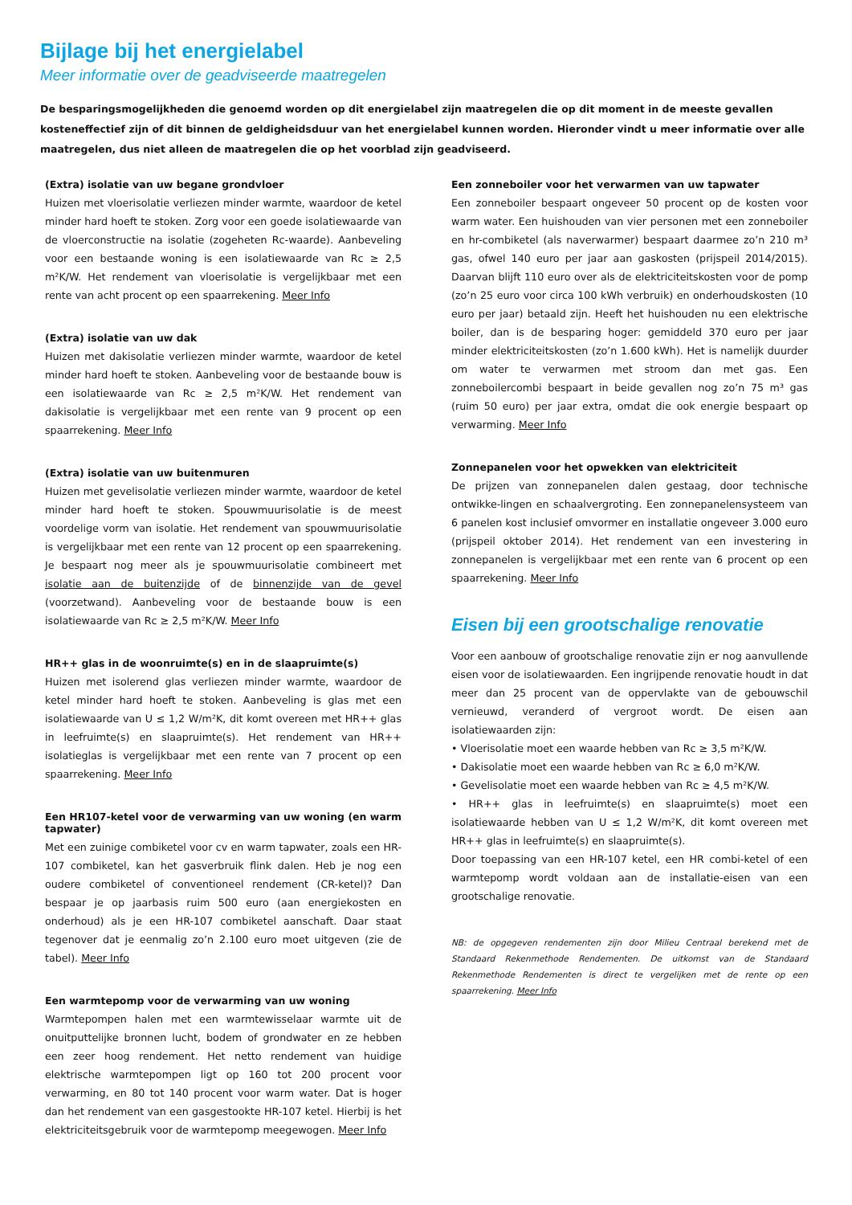Bijlage bij het energielabel
Meer informatie over de geadviseerde maatregelen
De besparingsmogelijkheden die genoemd worden op dit energielabel zijn maatregelen die op dit moment in de meeste gevallen kosteneffectief zijn of dit binnen de geldigheidsduur van het energielabel kunnen worden. Hieronder vindt u meer informatie over alle maatregelen, dus niet alleen de maatregelen die op het voorblad zijn geadviseerd.
(Extra) isolatie van uw begane grondvloer
Huizen met vloerisolatie verliezen minder warmte, waardoor de ketel minder hard hoeft te stoken. Zorg voor een goede isolatiewaarde van de vloerconstructie na isolatie (zogeheten Rc-waarde). Aanbeveling voor een bestaande woning is een isolatiewaarde van Rc ≥ 2,5 m²K/W. Het rendement van vloerisolatie is vergelijkbaar met een rente van acht procent op een spaarrekening. Meer Info
(Extra) isolatie van uw dak
Huizen met dakisolatie verliezen minder warmte, waardoor de ketel minder hard hoeft te stoken. Aanbeveling voor de bestaande bouw is een isolatiewaarde van Rc ≥ 2,5 m²K/W. Het rendement van dakisolatie is vergelijkbaar met een rente van 9 procent op een spaarrekening. Meer Info
(Extra) isolatie van uw buitenmuren
Huizen met gevelisolatie verliezen minder warmte, waardoor de ketel minder hard hoeft te stoken. Spouwmuurisolatie is de meest voordelige vorm van isolatie. Het rendement van spouwmuurisolatie is vergelijkbaar met een rente van 12 procent op een spaarrekening. Je bespaart nog meer als je spouwmuurisolatie combineert met isolatie aan de buitenzijde of de binnenzijde van de gevel (voorzetwand). Aanbeveling voor de bestaande bouw is een isolatiewaarde van Rc ≥ 2,5 m²K/W. Meer Info
HR++ glas in de woonruimte(s) en in de slaapruimte(s)
Huizen met isolerend glas verliezen minder warmte, waardoor de ketel minder hard hoeft te stoken. Aanbeveling is glas met een isolatiewaarde van U ≤ 1,2 W/m²K, dit komt overeen met HR++ glas in leefruimte(s) en slaapruimte(s). Het rendement van HR++ isolatieglas is vergelijkbaar met een rente van 7 procent op een spaarrekening. Meer Info
Een HR107-ketel voor de verwarming van uw woning (en warm tapwater)
Met een zuinige combiketel voor cv en warm tapwater, zoals een HR-107 combiketel, kan het gasverbruik flink dalen. Heb je nog een oudere combiketel of conventioneel rendement (CR-ketel)? Dan bespaar je op jaarbasis ruim 500 euro (aan energiekosten en onderhoud) als je een HR-107 combiketel aanschaft. Daar staat tegenover dat je eenmalig zo’n 2.100 euro moet uitgeven (zie de tabel). Meer Info
Een warmtepomp voor de verwarming van uw woning
Warmtepompen halen met een warmtewisselaar warmte uit de onuitputtelijke bronnen lucht, bodem of grondwater en ze hebben een zeer hoog rendement. Het netto rendement van huidige elektrische warmtepompen ligt op 160 tot 200 procent voor verwarming, en 80 tot 140 procent voor warm water. Dat is hoger dan het rendement van een gasgestookte HR-107 ketel. Hierbij is het elektriciteitsgebruik voor de warmtepomp meegewogen. Meer Info
Een zonneboiler voor het verwarmen van uw tapwater
Een zonneboiler bespaart ongeveer 50 procent op de kosten voor warm water. Een huishouden van vier personen met een zonneboiler en hr-combiketel (als naverwarmer) bespaart daarmee zo’n 210 m³ gas, ofwel 140 euro per jaar aan gaskosten (prijspeil 2014/2015). Daarvan blijft 110 euro over als de elektriciteitskosten voor de pomp (zo’n 25 euro voor circa 100 kWh verbruik) en onderhoudskosten (10 euro per jaar) betaald zijn. Heeft het huishouden nu een elektrische boiler, dan is de besparing hoger: gemiddeld 370 euro per jaar minder elektriciteitskosten (zo’n 1.600 kWh). Het is namelijk duurder om water te verwarmen met stroom dan met gas. Een zonneboilercombi bespaart in beide gevallen nog zo’n 75 m³ gas (ruim 50 euro) per jaar extra, omdat die ook energie bespaart op verwarming. Meer Info
Zonnepanelen voor het opwekken van elektriciteit
De prijzen van zonnepanelen dalen gestaag, door technische ontwikke-lingen en schaalvergroting. Een zonnepanelensysteem van 6 panelen kost inclusief omvormer en installatie ongeveer 3.000 euro (prijspeil oktober 2014). Het rendement van een investering in zonnepanelen is vergelijkbaar met een rente van 6 procent op een spaarrekening. Meer Info
Eisen bij een grootschalige renovatie
Voor een aanbouw of grootschalige renovatie zijn er nog aanvullende eisen voor de isolatiewaarden. Een ingrijpende renovatie houdt in dat meer dan 25 procent van de oppervlakte van de gebouwschil vernieuwd, veranderd of vergroot wordt. De eisen aan isolatiewaarden zijn:
• Vloerisolatie moet een waarde hebben van Rc ≥ 3,5 m²K/W.
• Dakisolatie moet een waarde hebben van Rc ≥ 6,0 m²K/W.
• Gevelisolatie moet een waarde hebben van Rc ≥ 4,5 m²K/W.
• HR++ glas in leefruimte(s) en slaapruimte(s) moet een isolatiewaarde hebben van U ≤ 1,2 W/m²K, dit komt overeen met HR++ glas in leefruimte(s) en slaapruimte(s).
Door toepassing van een HR-107 ketel, een HR combi-ketel of een warmtepomp wordt voldaan aan de installatie-eisen van een grootschalige renovatie.
NB: de opgegeven rendementen zijn door Milieu Centraal berekend met de Standaard Rekenmethode Rendementen. De uitkomst van de Standaard Rekenmethode Rendementen is direct te vergelijken met de rente op een spaarrekening. Meer Info